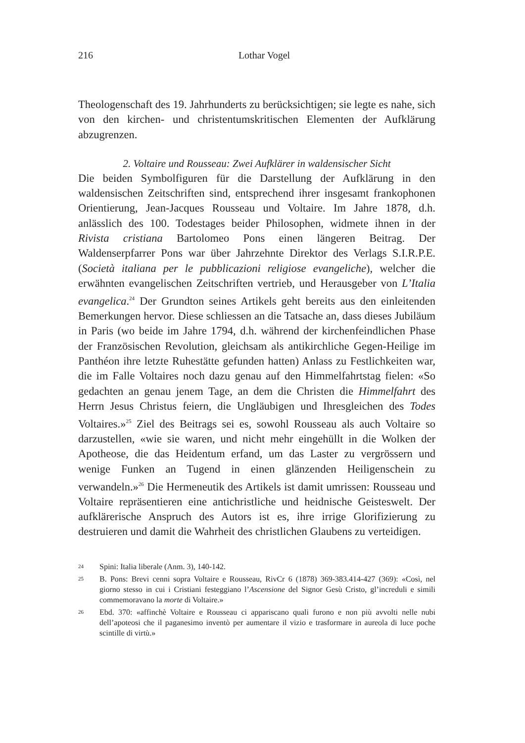216
Lothar Vogel
Theologenschaft des 19. Jahrhunderts zu berücksichtigen; sie legte es nahe, sich von den kirchen- und christentumskritischen Elementen der Aufklärung abzugrenzen.
2. Voltaire und Rousseau: Zwei Aufklärer in waldensischer Sicht
Die beiden Symbolfiguren für die Darstellung der Aufklärung in den waldensischen Zeitschriften sind, entsprechend ihrer insgesamt frankophonen Orientierung, Jean-Jacques Rousseau und Voltaire. Im Jahre 1878, d.h. anlässlich des 100. Todestages beider Philosophen, widmete ihnen in der Rivista cristiana Bartolomeo Pons einen längeren Beitrag. Der Waldenserpfarrer Pons war über Jahrzehnte Direktor des Verlags S.I.R.P.E. (Società italiana per le pubblicazioni religiose evangeliche), welcher die erwähnten evangelischen Zeitschriften vertrieb, und Herausgeber von L’Italia evangelica.<sup>24</sup> Der Grundton seines Artikels geht bereits aus den einleitenden Bemerkungen hervor. Diese schliessen an die Tatsache an, dass dieses Jubiläum in Paris (wo beide im Jahre 1794, d.h. während der kirchenfeindlichen Phase der Französischen Revolution, gleichsam als antikirchliche Gegen-Heilige im Panthéon ihre letzte Ruhestätte gefunden hatten) Anlass zu Festlichkeiten war, die im Falle Voltaires noch dazu genau auf den Himmelfahrtstag fielen: «So gedachten an genau jenem Tage, an dem die Christen die Himmelfahrt des Herrn Jesus Christus feiern, die Ungläubigen und Ihresgleichen des Todes Voltaires.»<sup>25</sup> Ziel des Beitrags sei es, sowohl Rousseau als auch Voltaire so darzustellen, «wie sie waren, und nicht mehr eingehüllt in die Wolken der Apotheose, die das Heidentum erfand, um das Laster zu vergrössern und wenige Funken an Tugend in einen glänzenden Heiligenschein zu verwandeln.»<sup>26</sup> Die Hermeneutik des Artikels ist damit umrissen: Rousseau und Voltaire repräsentieren eine antichristliche und heidnische Geisteswelt. Der aufklärerische Anspruch des Autors ist es, ihre irrige Glorifizierung zu destruieren und damit die Wahrheit des christlichen Glaubens zu verteidigen.
24 Spini: Italia liberale (Anm. 3), 140-142.
25 B. Pons: Brevi cenni sopra Voltaire e Rousseau, RivCr 6 (1878) 369-383.414-427 (369): «Così, nel giorno stesso in cui i Cristiani festeggiano l’Ascensione del Signor Gesù Cristo, gl’increduli e simili commemoravano la morte di Voltaire.»
26 Ebd. 370: «affinchè Voltaire e Rousseau ci appariscano quali furono e non più avvolti nelle nubi dell’apoteosi che il paganesimo inventò per aumentare il vizio e trasformare in aureola di luce poche scintille di virtù.»